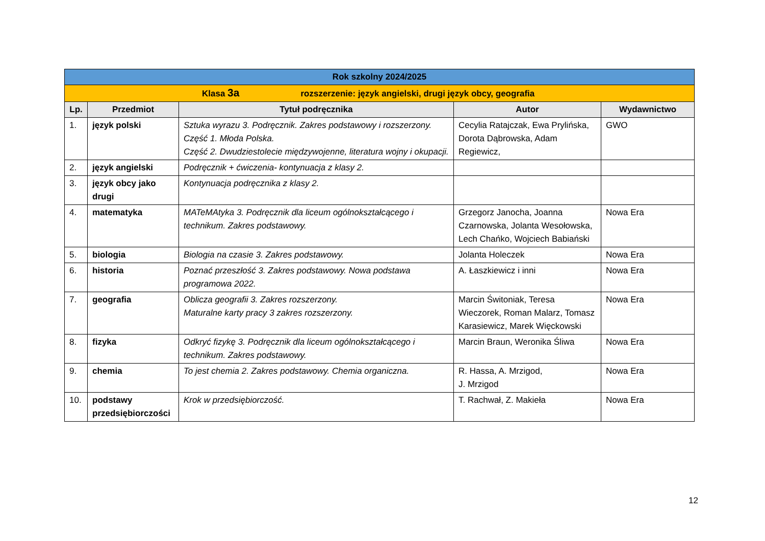| Rok szkolny 2024/2025 | | | | |
| Klasa 3a rozszerzenie: język angielski, drugi język obcy, geografia | | | | |
| Lp. | Przedmiot | Tytuł podręcznika | Autor | Wydawnictwo |
| 1. | język polski | Sztuka wyrazu 3. Podręcznik. Zakres podstawowy i rozszerzony. Część 1. Młoda Polska. Część 2. Dwudziestolecie międzywojenne, literatura wojny i okupacji. | Cecylia Ratajczak, Ewa Prylińska, Dorota Dąbrowska, Adam Regiewicz, | GWO |
| 2. | język angielski | Podręcznik + ćwiczenia- kontynuacja z klasy 2. | | |
| 3. | język obcy jako drugi | Kontynuacja podręcznika z klasy 2. | | |
| 4. | matematyka | MATeMAtyka 3. Podręcznik dla liceum ogólnokształcącego i technikum. Zakres podstawowy. | Grzegorz Janocha, Joanna Czarnowska, Jolanta Wesołowska, Lech Chańko, Wojciech Babiański | Nowa Era |
| 5. | biologia | Biologia na czasie 3. Zakres podstawowy. | Jolanta Holeczek | Nowa Era |
| 6. | historia | Poznać przeszłość 3. Zakres podstawowy. Nowa podstawa programowa 2022. | A. Łaszkiewicz i inni | Nowa Era |
| 7. | geografia | Oblicza geografii 3. Zakres rozszerzony. Maturalne karty pracy 3 zakres rozszerzony. | Marcin Świtoniak, Teresa Wieczorek, Roman Malarz, Tomasz Karasiewicz, Marek Więckowski | Nowa Era |
| 8. | fizyka | Odkryć fizykę 3. Podręcznik dla liceum ogólnokształcącego i technikum. Zakres podstawowy. | Marcin Braun, Weronika Śliwa | Nowa Era |
| 9. | chemia | To jest chemia 2. Zakres podstawowy. Chemia organiczna. | R. Hassa, A. Mrzigod, J. Mrzigod | Nowa Era |
| 10. | podstawy przedsiębiorczości | Krok w przedsiębiorczość. | T. Rachwał, Z. Makieła | Nowa Era |
12